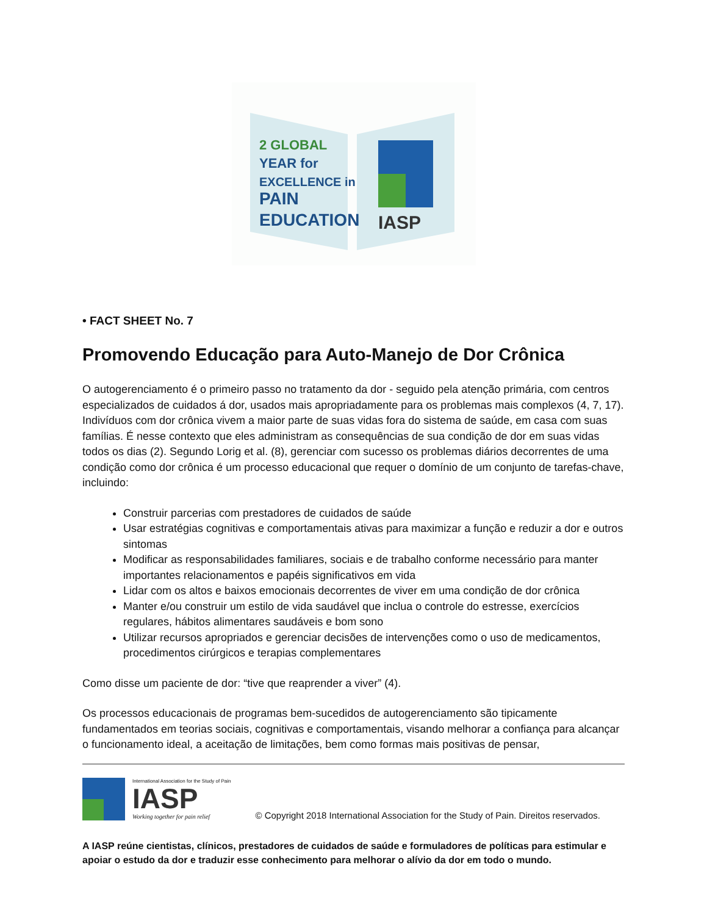2 GLOBAL
YEAR for
EXCELLENCE in
PAIN
EDUCATION
IASP
• FACT SHEET No. 7
Promovendo Educação para Auto-Manejo de Dor Crônica
O autogerenciamento é o primeiro passo no tratamento da dor - seguido pela atenção primária, com centros especializados de cuidados á dor, usados mais apropriadamente para os problemas mais complexos (4, 7, 17). Indivíduos com dor crônica vivem a maior parte de suas vidas fora do sistema de saúde, em casa com suas famílias. É nesse contexto que eles administram as consequências de sua condição de dor em suas vidas todos os dias (2). Segundo Lorig et al. (8), gerenciar com sucesso os problemas diários decorrentes de uma condição como dor crônica é um processo educacional que requer o domínio de um conjunto de tarefas-chave, incluindo:
Construir parcerias com prestadores de cuidados de saúde
Usar estratégias cognitivas e comportamentais ativas para maximizar a função e reduzir a dor e outros sintomas
Modificar as responsabilidades familiares, sociais e de trabalho conforme necessário para manter importantes relacionamentos e papéis significativos em vida
Lidar com os altos e baixos emocionais decorrentes de viver em uma condição de dor crônica
Manter e/ou construir um estilo de vida saudável que inclua o controle do estresse, exercícios regulares, hábitos alimentares saudáveis e bom sono
Utilizar recursos apropriados e gerenciar decisões de intervenções como o uso de medicamentos, procedimentos cirúrgicos e terapias complementares
Como disse um paciente de dor: “tive que reaprender a viver” (4).
Os processos educacionais de programas bem-sucedidos de autogerenciamento são tipicamente fundamentados em teorias sociais, cognitivas e comportamentais, visando melhorar a confiança para alcançar o funcionamento ideal, a aceitação de limitações, bem como formas mais positivas de pensar,
International Association for the Study of Pain
IASP
Working together for pain relief
© Copyright 2018 International Association for the Study of Pain. Direitos reservados.
A IASP reúne cientistas, clínicos, prestadores de cuidados de saúde e formuladores de políticas para estimular e apoiar o estudo da dor e traduzir esse conhecimento para melhorar o alívio da dor em todo o mundo.